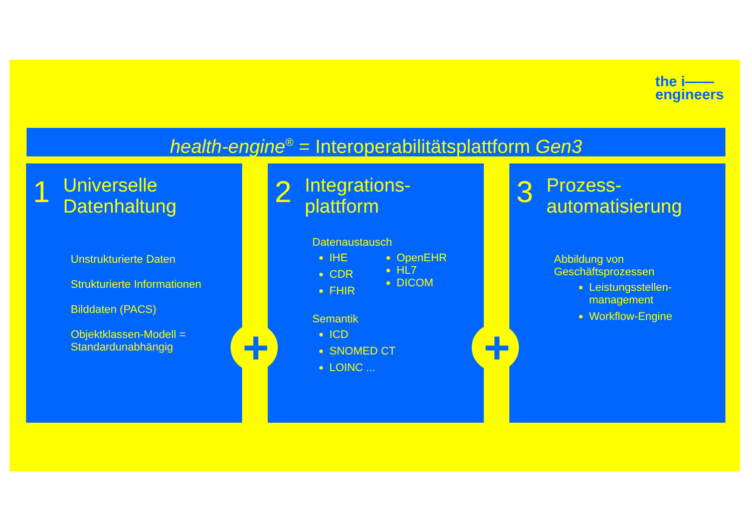the i——
engineers
health-engine<sup>®</sup> = Interoperabilitätsplattform Gen3
1
Universelle
Datenhaltung
Unstrukturierte Daten
Strukturierte Informationen
Bilddaten (PACS)
Objektklassen-Modell =
Standardunabhängig
2
Integrations-
plattform
Datenaustausch
IHE
CDR
FHIR
OpenEHR
HL7
DICOM
Semantik
ICD
SNOMED CT
LOINC ...
3
Prozess-
automatisierung
Abbildung von
Geschäftsprozessen
Leistungsstellen-
management
Workflow-Engine
+
+